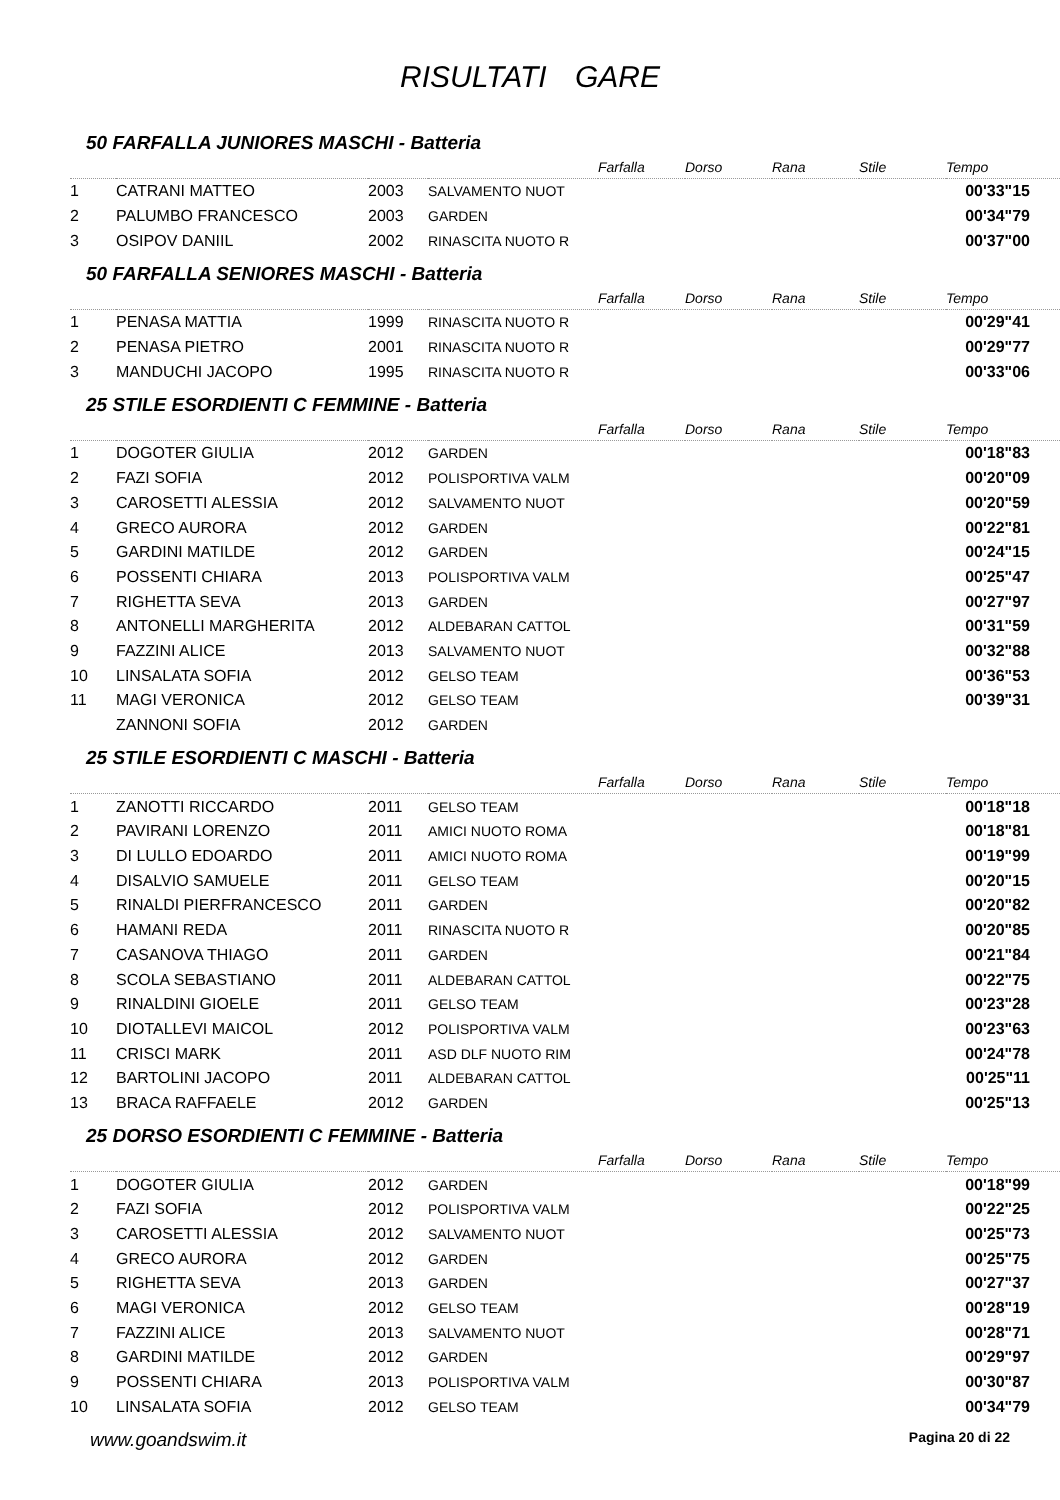RISULTATI GARE
50 FARFALLA JUNIORES MASCHI - Batteria
| | | | | Farfalla | Dorso | Rana | Stile | Tempo |
| --- | --- | --- | --- | --- | --- | --- | --- | --- |
| 1 | CATRANI MATTEO | 2003 | SALVAMENTO NUOT | | | | | 00'33"15 |
| 2 | PALUMBO FRANCESCO | 2003 | GARDEN | | | | | 00'34"79 |
| 3 | OSIPOV DANIIL | 2002 | RINASCITA NUOTO R | | | | | 00'37"00 |
50 FARFALLA SENIORES MASCHI - Batteria
| | | | | Farfalla | Dorso | Rana | Stile | Tempo |
| --- | --- | --- | --- | --- | --- | --- | --- | --- |
| 1 | PENASA MATTIA | 1999 | RINASCITA NUOTO R | | | | | 00'29"41 |
| 2 | PENASA PIETRO | 2001 | RINASCITA NUOTO R | | | | | 00'29"77 |
| 3 | MANDUCHI JACOPO | 1995 | RINASCITA NUOTO R | | | | | 00'33"06 |
25 STILE ESORDIENTI C FEMMINE - Batteria
| | | | | Farfalla | Dorso | Rana | Stile | Tempo |
| --- | --- | --- | --- | --- | --- | --- | --- | --- |
| 1 | DOGOTER GIULIA | 2012 | GARDEN | | | | | 00'18"83 |
| 2 | FAZI SOFIA | 2012 | POLISPORTIVA VALM | | | | | 00'20"09 |
| 3 | CAROSETTI ALESSIA | 2012 | SALVAMENTO NUOT | | | | | 00'20"59 |
| 4 | GRECO AURORA | 2012 | GARDEN | | | | | 00'22"81 |
| 5 | GARDINI MATILDE | 2012 | GARDEN | | | | | 00'24"15 |
| 6 | POSSENTI CHIARA | 2013 | POLISPORTIVA VALM | | | | | 00'25"47 |
| 7 | RIGHETTA SEVA | 2013 | GARDEN | | | | | 00'27"97 |
| 8 | ANTONELLI MARGHERITA | 2012 | ALDEBARAN CATTOL | | | | | 00'31"59 |
| 9 | FAZZINI ALICE | 2013 | SALVAMENTO NUOT | | | | | 00'32"88 |
| 10 | LINSALATA SOFIA | 2012 | GELSO TEAM | | | | | 00'36"53 |
| 11 | MAGI VERONICA | 2012 | GELSO TEAM | | | | | 00'39"31 |
| | ZANNONI SOFIA | 2012 | GARDEN | | | | | |
25 STILE ESORDIENTI C MASCHI - Batteria
| | | | | Farfalla | Dorso | Rana | Stile | Tempo |
| --- | --- | --- | --- | --- | --- | --- | --- | --- |
| 1 | ZANOTTI RICCARDO | 2011 | GELSO TEAM | | | | | 00'18"18 |
| 2 | PAVIRANI LORENZO | 2011 | AMICI NUOTO ROMA | | | | | 00'18"81 |
| 3 | DI LULLO EDOARDO | 2011 | AMICI NUOTO ROMA | | | | | 00'19"99 |
| 4 | DISALVIO SAMUELE | 2011 | GELSO TEAM | | | | | 00'20"15 |
| 5 | RINALDI PIERFRANCESCO | 2011 | GARDEN | | | | | 00'20"82 |
| 6 | HAMANI REDA | 2011 | RINASCITA NUOTO R | | | | | 00'20"85 |
| 7 | CASANOVA THIAGO | 2011 | GARDEN | | | | | 00'21"84 |
| 8 | SCOLA SEBASTIANO | 2011 | ALDEBARAN CATTOL | | | | | 00'22"75 |
| 9 | RINALDINI GIOELE | 2011 | GELSO TEAM | | | | | 00'23"28 |
| 10 | DIOTALLEVI MAICOL | 2012 | POLISPORTIVA VALM | | | | | 00'23"63 |
| 11 | CRISCI MARK | 2011 | ASD DLF NUOTO RIM | | | | | 00'24"78 |
| 12 | BARTOLINI JACOPO | 2011 | ALDEBARAN CATTOL | | | | | 00'25"11 |
| 13 | BRACA RAFFAELE | 2012 | GARDEN | | | | | 00'25"13 |
25 DORSO ESORDIENTI C FEMMINE - Batteria
| | | | | Farfalla | Dorso | Rana | Stile | Tempo |
| --- | --- | --- | --- | --- | --- | --- | --- | --- |
| 1 | DOGOTER GIULIA | 2012 | GARDEN | | | | | 00'18"99 |
| 2 | FAZI SOFIA | 2012 | POLISPORTIVA VALM | | | | | 00'22"25 |
| 3 | CAROSETTI ALESSIA | 2012 | SALVAMENTO NUOT | | | | | 00'25"73 |
| 4 | GRECO AURORA | 2012 | GARDEN | | | | | 00'25"75 |
| 5 | RIGHETTA SEVA | 2013 | GARDEN | | | | | 00'27"37 |
| 6 | MAGI VERONICA | 2012 | GELSO TEAM | | | | | 00'28"19 |
| 7 | FAZZINI ALICE | 2013 | SALVAMENTO NUOT | | | | | 00'28"71 |
| 8 | GARDINI MATILDE | 2012 | GARDEN | | | | | 00'29"97 |
| 9 | POSSENTI CHIARA | 2013 | POLISPORTIVA VALM | | | | | 00'30"87 |
| 10 | LINSALATA SOFIA | 2012 | GELSO TEAM | | | | | 00'34"79 |
www.goandswim.it Pagina 20 di 22